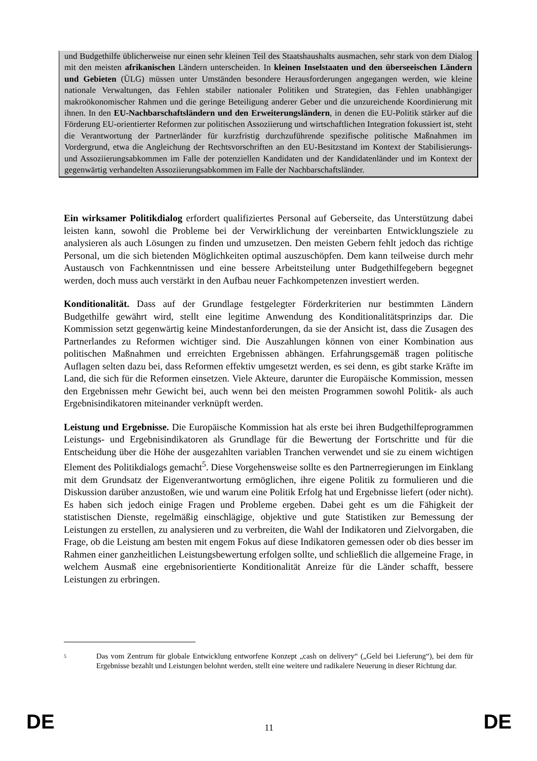und Budgethilfe üblicherweise nur einen sehr kleinen Teil des Staatshaushalts ausmachen, sehr stark von dem Dialog mit den meisten afrikanischen Ländern unterscheiden. In kleinen Inselstaaten und den überseeischen Ländern und Gebieten (ÜLG) müssen unter Umständen besondere Herausforderungen angegangen werden, wie kleine nationale Verwaltungen, das Fehlen stabiler nationaler Politiken und Strategien, das Fehlen unabhängiger makroökonomischer Rahmen und die geringe Beteiligung anderer Geber und die unzureichende Koordinierung mit ihnen. In den EU-Nachbarschaftsländern und den Erweiterungsländern, in denen die EU-Politik stärker auf die Förderung EU-orientierter Reformen zur politischen Assoziierung und wirtschaftlichen Integration fokussiert ist, steht die Verantwortung der Partnerländer für kurzfristig durchzuführende spezifische politische Maßnahmen im Vordergrund, etwa die Angleichung der Rechtsvorschriften an den EU-Besitzstand im Kontext der Stabilisierungs- und Assoziierungsabkommen im Falle der potenziellen Kandidaten und der Kandidatenländer und im Kontext der gegenwärtig verhandelten Assoziierungsabkommen im Falle der Nachbarschaftsländer.
Ein wirksamer Politikdialog erfordert qualifiziertes Personal auf Geberseite, das Unterstützung dabei leisten kann, sowohl die Probleme bei der Verwirklichung der vereinbarten Entwicklungsziele zu analysieren als auch Lösungen zu finden und umzusetzen. Den meisten Gebern fehlt jedoch das richtige Personal, um die sich bietenden Möglichkeiten optimal auszuschöpfen. Dem kann teilweise durch mehr Austausch von Fachkenntnissen und eine bessere Arbeitsteilung unter Budgethilfegebern begegnet werden, doch muss auch verstärkt in den Aufbau neuer Fachkompetenzen investiert werden.
Konditionalität. Dass auf der Grundlage festgelegter Förderkriterien nur bestimmten Ländern Budgethilfe gewährt wird, stellt eine legitime Anwendung des Konditionalitätsprinzips dar. Die Kommission setzt gegenwärtig keine Mindestanforderungen, da sie der Ansicht ist, dass die Zusagen des Partnerlandes zu Reformen wichtiger sind. Die Auszahlungen können von einer Kombination aus politischen Maßnahmen und erreichten Ergebnissen abhängen. Erfahrungsgemäß tragen politische Auflagen selten dazu bei, dass Reformen effektiv umgesetzt werden, es sei denn, es gibt starke Kräfte im Land, die sich für die Reformen einsetzen. Viele Akteure, darunter die Europäische Kommission, messen den Ergebnissen mehr Gewicht bei, auch wenn bei den meisten Programmen sowohl Politik- als auch Ergebnisindikatoren miteinander verknüpft werden.
Leistung und Ergebnisse. Die Europäische Kommission hat als erste bei ihren Budgethilfeprogrammen Leistungs- und Ergebnisindikatoren als Grundlage für die Bewertung der Fortschritte und für die Entscheidung über die Höhe der ausgezahlten variablen Tranchen verwendet und sie zu einem wichtigen Element des Politikdialogs gemacht<sup>5</sup>. Diese Vorgehensweise sollte es den Partnerregierungen im Einklang mit dem Grundsatz der Eigenverantwortung ermöglichen, ihre eigene Politik zu formulieren und die Diskussion darüber anzustoßen, wie und warum eine Politik Erfolg hat und Ergebnisse liefert (oder nicht). Es haben sich jedoch einige Fragen und Probleme ergeben. Dabei geht es um die Fähigkeit der statistischen Dienste, regelmäßig einschlägige, objektive und gute Statistiken zur Bemessung der Leistungen zu erstellen, zu analysieren und zu verbreiten, die Wahl der Indikatoren und Zielvorgaben, die Frage, ob die Leistung am besten mit engem Fokus auf diese Indikatoren gemessen oder ob dies besser im Rahmen einer ganzheitlichen Leistungsbewertung erfolgen sollte, und schließlich die allgemeine Frage, in welchem Ausmaß eine ergebnisorientierte Konditionalität Anreize für die Länder schafft, bessere Leistungen zu erbringen.
<sup>5</sup>
Das vom Zentrum für globale Entwicklung entworfene Konzept „cash on delivery“ („Geld bei Lieferung“), bei dem für Ergebnisse bezahlt und Leistungen belohnt werden, stellt eine weitere und radikalere Neuerung in dieser Richtung dar.
DE 11 DE